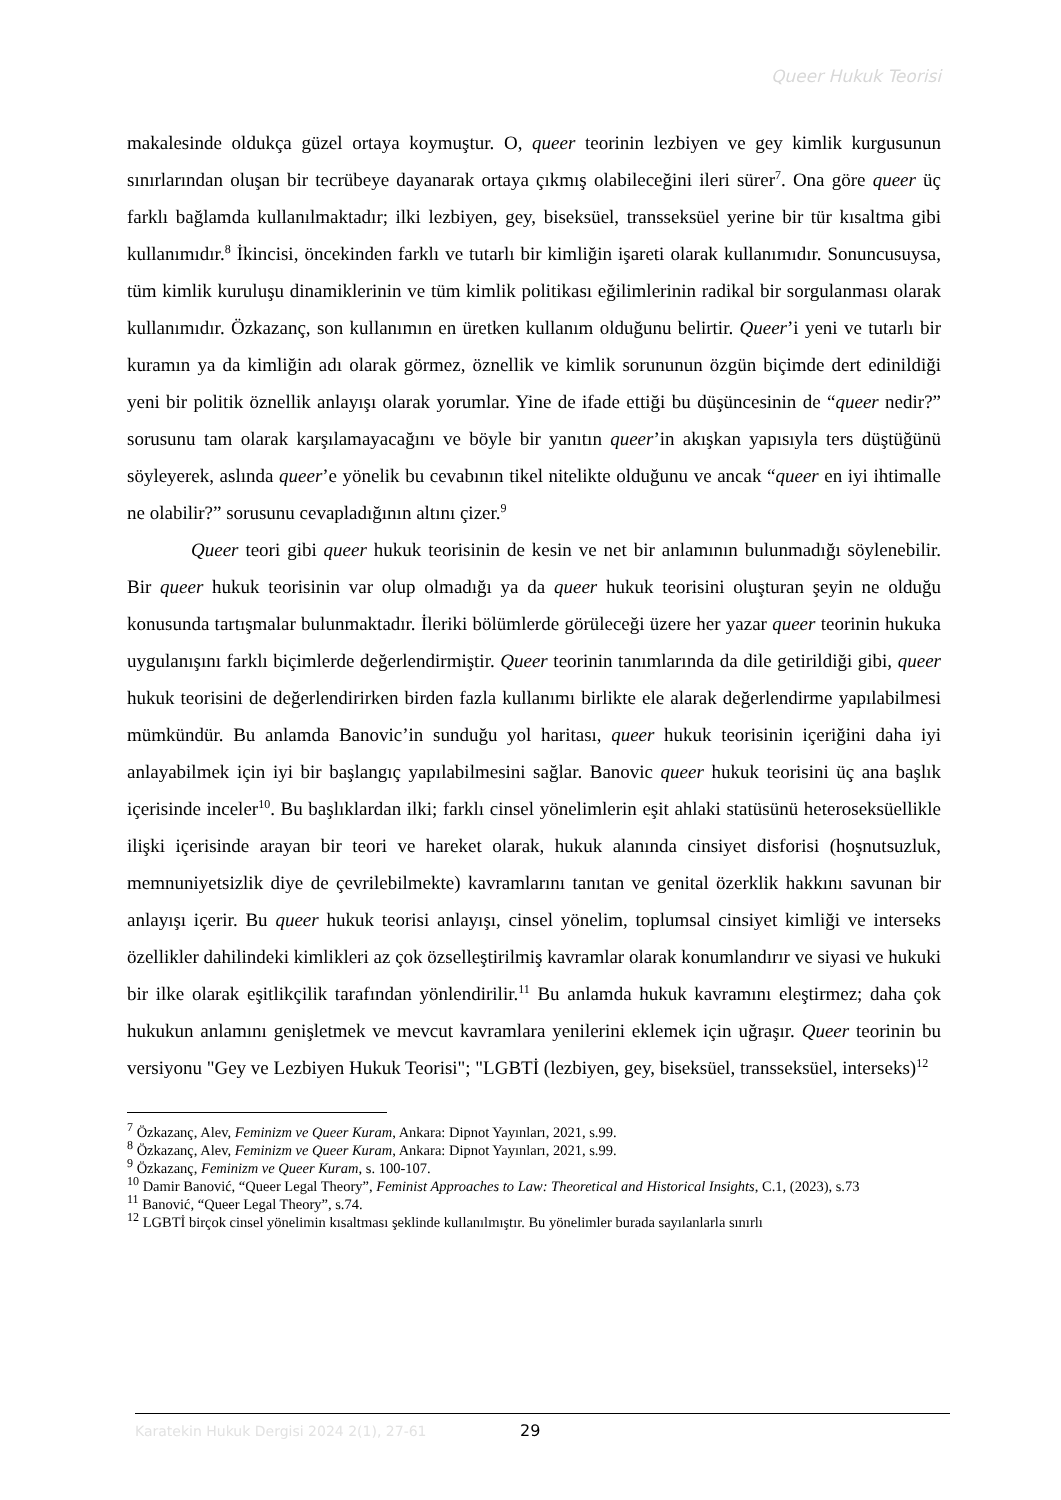Queer Hukuk Teorisi
makalesinde oldukça güzel ortaya koymuştur. O, queer teorinin lezbiyen ve gey kimlik kurgusunun sınırlarından oluşan bir tecrübeye dayanarak ortaya çıkmış olabileceğini ileri sürer<sup>7</sup>. Ona göre queer üç farklı bağlamda kullanılmaktadır; ilki lezbiyen, gey, biseksüel, transseksüel yerine bir tür kısaltma gibi kullanımıdır.<sup>8</sup> İkincisi, öncekinden farklı ve tutarlı bir kimliğin işareti olarak kullanımıdır. Sonuncusuysa, tüm kimlik kuruluşu dinamiklerinin ve tüm kimlik politikası eğilimlerinin radikal bir sorgulanması olarak kullanımıdır. Özkazanç, son kullanımın en üretken kullanım olduğunu belirtir. Queer’i yeni ve tutarlı bir kuramın ya da kimliğin adı olarak görmez, öznellik ve kimlik sorununun özgün biçimde dert edinildiği yeni bir politik öznellik anlayışı olarak yorumlar. Yine de ifade ettiği bu düşüncesinin de “queer nedir?” sorusunu tam olarak karşılamayacağını ve böyle bir yanıtın queer’in akışkan yapısıyla ters düştüğünü söyleyerek, aslında queer’e yönelik bu cevabının tikel nitelikte olduğunu ve ancak “queer en iyi ihtimalle ne olabilir?” sorusunu cevapladığının altını çizer.<sup>9</sup>
Queer teori gibi queer hukuk teorisinin de kesin ve net bir anlamının bulunmadığı söylenebilir. Bir queer hukuk teorisinin var olup olmadığı ya da queer hukuk teorisini oluşturan şeyin ne olduğu konusunda tartışmalar bulunmaktadır. İleriki bölümlerde görüleceği üzere her yazar queer teorinin hukuka uygulanışını farklı biçimlerde değerlendirmiştir. Queer teorinin tanımlarında da dile getirildiği gibi, queer hukuk teorisini de değerlendirirken birden fazla kullanımı birlikte ele alarak değerlendirme yapılabilmesi mümkündür. Bu anlamda Banovic’in sunduğu yol haritası, queer hukuk teorisinin içeriğini daha iyi anlayabilmek için iyi bir başlangıç yapılabilmesini sağlar. Banovic queer hukuk teorisini üç ana başlık içerisinde inceler<sup>10</sup>. Bu başlıklardan ilki; farklı cinsel yönelimlerin eşit ahlaki statüsünü heteroseksüellikle ilişki içerisinde arayan bir teori ve hareket olarak, hukuk alanında cinsiyet disforisi (hoşnutsuzluk, memnuniyetsizlik diye de çevrilebilmekte) kavramlarını tanıtan ve genital özerklik hakkını savunan bir anlayışı içerir. Bu queer hukuk teorisi anlayışı, cinsel yönelim, toplumsal cinsiyet kimliği ve interseks özellikler dahilindeki kimlikleri az çok özselleştirilmiş kavramlar olarak konumlandırır ve siyasi ve hukuki bir ilke olarak eşitlikçilik tarafından yönlendirilir.<sup>11</sup> Bu anlamda hukuk kavramını eleştirmez; daha çok hukukun anlamını genişletmek ve mevcut kavramlara yenilerini eklemek için uğraşır. Queer teorinin bu versiyonu "Gey ve Lezbiyen Hukuk Teorisi"; "LGBTİ (lezbiyen, gey, biseksüel, transseksüel, interseks)<sup>12</sup>
<sup>7</sup> Özkazanç, Alev, Feminizm ve Queer Kuram, Ankara: Dipnot Yayınları, 2021, s.99.
<sup>8</sup> Özkazanç, Alev, Feminizm ve Queer Kuram, Ankara: Dipnot Yayınları, 2021, s.99.
<sup>9</sup> Özkazanç, Feminizm ve Queer Kuram, s. 100-107.
<sup>10</sup> Damir Banović, “Queer Legal Theory”, Feminist Approaches to Law: Theoretical and Historical Insights, C.1, (2023), s.73
<sup>11</sup> Banović, “Queer Legal Theory”, s.74.
<sup>12</sup> LGBTİ birçok cinsel yönelimin kısaltması şeklinde kullanılmıştır. Bu yönelimler burada sayılanlarla sınırlı
Karatekin Hukuk Dergisi 2024 2(1), 27-61
29